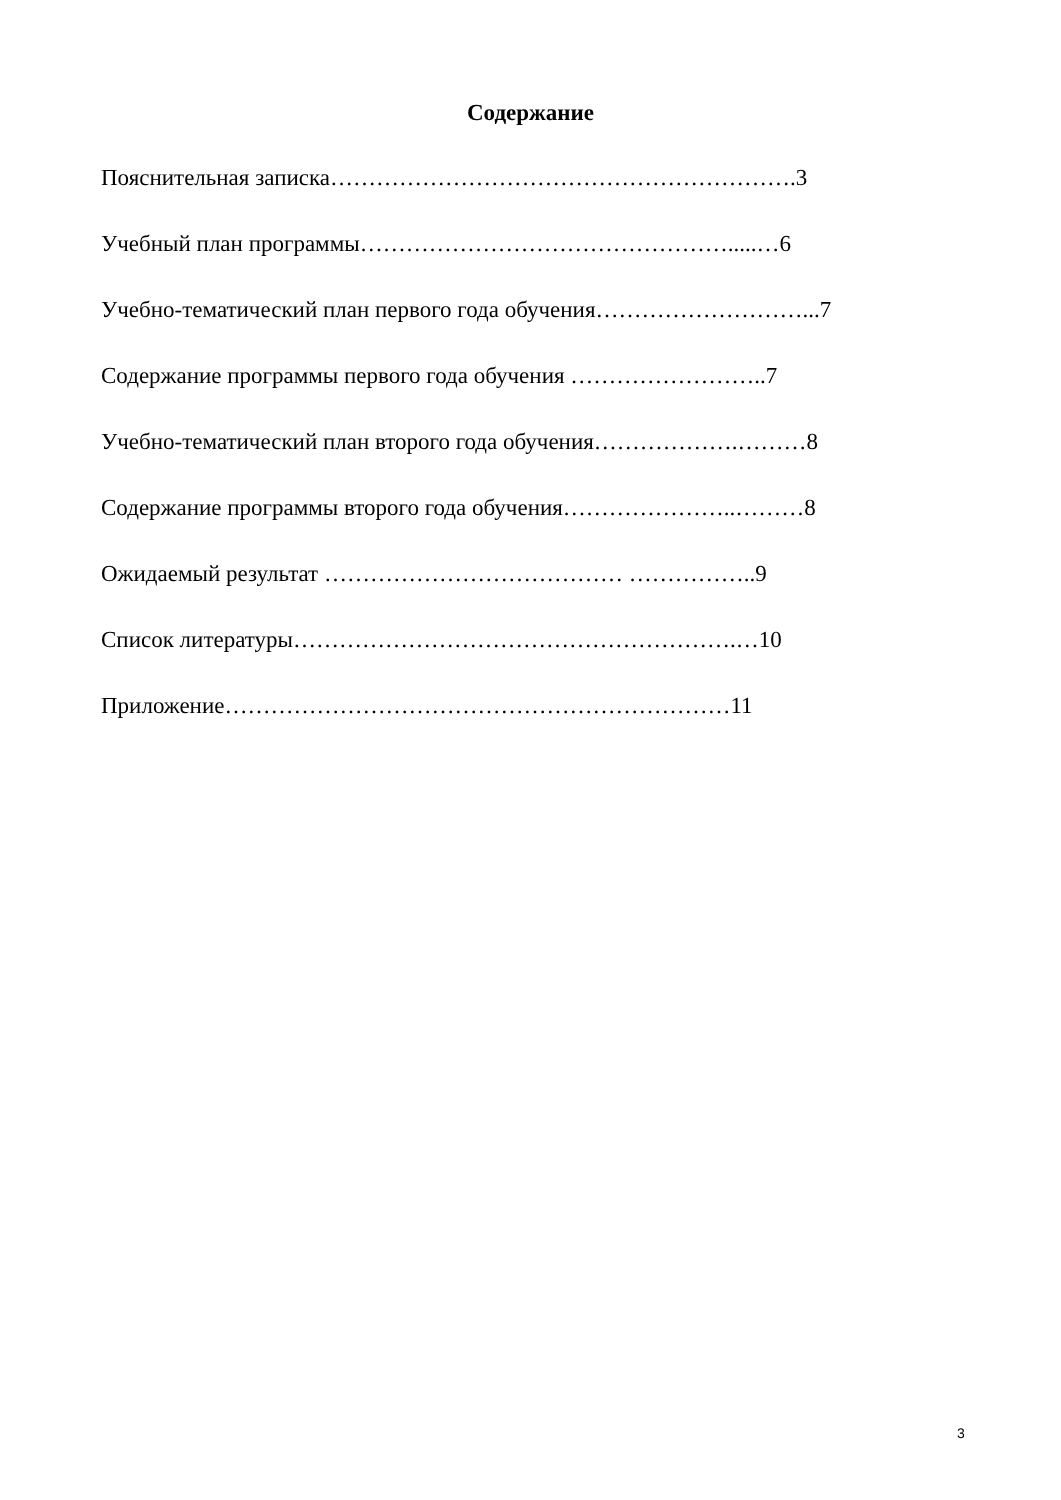Содержание
Пояснительная записка…………………………………………………….3
Учебный план программы………………………………………….....…6
Учебно-тематический план первого года обучения………………………...7
Содержание программы первого года обучения ……………………..7
Учебно-тематический план второго года обучения……………….………8
Содержание программы второго года обучения…………………..………8
Ожидаемый результат ………………………………… ……………..9
Список литературы………………………………………………….…10
Приложение…………………………………………………………11
3